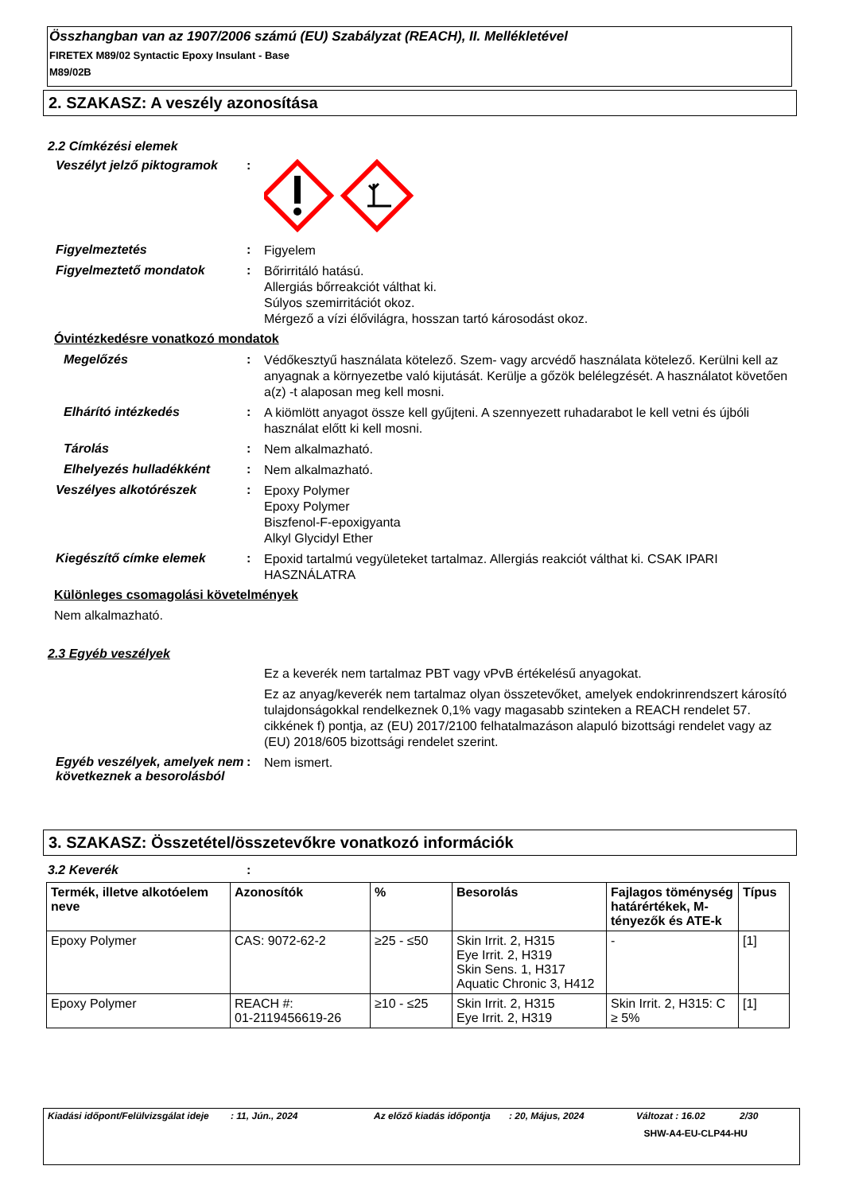Összhangban van az 1907/2006 számú (EU) Szabályzat (REACH), II. Mellékletével
FIRETEX M89/02 Syntactic Epoxy Insulant - Base
M89/02B
2. SZAKASZ: A veszély azonosítása
2.2 Címkézési elemek
Veszélyt jelző piktogramok
:
Figyelmeztetés :
Figyelem
Figyelmeztető mondatok :
Bőrirritáló hatású.
Allergiás bőrreakciót válthat ki.
Súlyos szemirritációt okoz.
Mérgező a vízi élővilágra, hosszan tartó károsodást okoz.
Óvintézkedésre vonatkozó mondatok
Megelőzés :
Védőkesztyű használata kötelező. Szem- vagy arcvédő használata kötelező. Kerülni kell az anyagnak a környezetbe való kijutását. Kerülje a gőzök belélegzését. A használatot követően a(z) -t alaposan meg kell mosni.
Elhárító intézkedés :
A kiömlött anyagot össze kell gyűjteni. A szennyezett ruhadarabot le kell vetni és újbóli használat előtt ki kell mosni.
Tárolás :
Nem alkalmazható.
Elhelyezés hulladékként :
Nem alkalmazható.
Veszélyes alkotórészek :
Epoxy Polymer
Epoxy Polymer
Biszfenol-F-epoxigyanta
Alkyl Glycidyl Ether
Kiegészítő címke elemek :
Epoxid tartalmú vegyületeket tartalmaz. Allergiás reakciót válthat ki. CSAK IPARI HASZNÁLATRA
Különleges csomagolási követelmények
Nem alkalmazható.
2.3 Egyéb veszélyek
Ez a keverék nem tartalmaz PBT vagy vPvB értékelésű anyagokat.
Ez az anyag/keverék nem tartalmaz olyan összetevőket, amelyek endokrinrendszert károsító tulajdonságokkal rendelkeznek 0,1% vagy magasabb szinteken a REACH rendelet 57. cikkének f) pontja, az (EU) 2017/2100 felhatalmazáson alapuló bizottsági rendelet vagy az (EU) 2018/605 bizottsági rendelet szerint.
Egyéb veszélyek, amelyek nem következnek a besorolásból
:
Nem ismert.
3. SZAKASZ: Összetétel/összetevőkre vonatkozó információk
3.2 Keverék :
| Termék, illetve alkotóelem neve | Azonosítók | % | Besorolás | Fajlagos töménység határértékek, M-tényezők és ATE-k | Típus |
| --- | --- | --- | --- | --- | --- |
| Epoxy Polymer | CAS: 9072-62-2 | ≥25 - ≤50 | Skin Irrit. 2, H315 Eye Irrit. 2, H319 Skin Sens. 1, H317 Aquatic Chronic 3, H412 | - | [1] |
| Epoxy Polymer | REACH #: 01-2119456619-26 | ≥10 - ≤25 | Skin Irrit. 2, H315 Eye Irrit. 2, H319 | Skin Irrit. 2, H315: C ≥ 5% | [1] |
Kiadási időpont/Felülvizsgálat ideje: 11, Jún., 2024 Az előző kiadás időpontja: 20, Május, 2024 Változat : 16.02 2/30
SHW-A4-EU-CLP44-HU